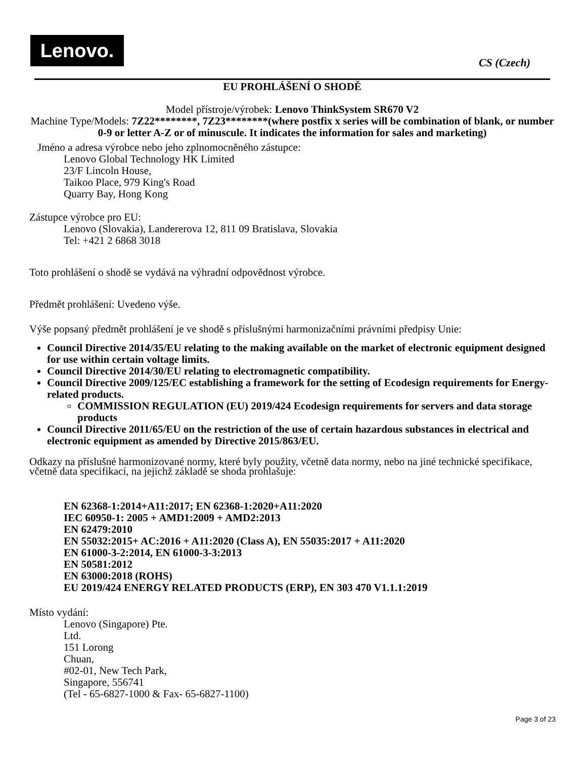Lenovo.
CS (Czech)
EU PROHLÁŠENÍ O SHODĚ
Model přístroje/výrobek: Lenovo ThinkSystem SR670 V2
Machine Type/Models: 7Z22********, 7Z23********(where postfix x series will be combination of blank, or number 0-9 or letter A-Z or of minuscule. It indicates the information for sales and marketing)
Jméno a adresa výrobce nebo jeho zplnomocněného zástupce:
Lenovo Global Technology HK Limited
23/F Lincoln House,
Taikoo Place, 979 King's Road
Quarry Bay, Hong Kong
Zástupce výrobce pro EU:
Lenovo (Slovakia), Landererova 12, 811 09 Bratislava, Slovakia
Tel: +421 2 6868 3018
Toto prohlášení o shodě se vydává na výhradní odpovědnost výrobce.
Předmět prohlášení: Uvedeno výše.
Výše popsaný předmět prohlášení je ve shodě s příslušnými harmonizačními právními předpisy Unie:
Council Directive 2014/35/EU relating to the making available on the market of electronic equipment designed for use within certain voltage limits.
Council Directive 2014/30/EU relating to electromagnetic compatibility.
Council Directive 2009/125/EC establishing a framework for the setting of Ecodesign requirements for Energy-related products.
COMMISSION REGULATION (EU) 2019/424 Ecodesign requirements for servers and data storage products
Council Directive 2011/65/EU on the restriction of the use of certain hazardous substances in electrical and electronic equipment as amended by Directive 2015/863/EU.
Odkazy na příslušné harmonizované normy, které byly použity, včetně data normy, nebo na jiné technické specifikace, včetně data specifikací, na jejichž základě se shoda prohlašuje:
EN 62368-1:2014+A11:2017; EN 62368-1:2020+A11:2020
IEC 60950-1: 2005 + AMD1:2009 + AMD2:2013
EN 62479:2010
EN 55032:2015+ AC:2016 + A11:2020 (Class A), EN 55035:2017 + A11:2020
EN 61000-3-2:2014, EN 61000-3-3:2013
EN 50581:2012
EN 63000:2018 (ROHS)
EU 2019/424 ENERGY RELATED PRODUCTS (ERP), EN 303 470 V1.1.1:2019
Místo vydání:
Lenovo (Singapore) Pte.
Ltd.
151 Lorong
Chuan,
#02-01, New Tech Park,
Singapore, 556741
(Tel - 65-6827-1000 & Fax- 65-6827-1100)
Page 3 of 23